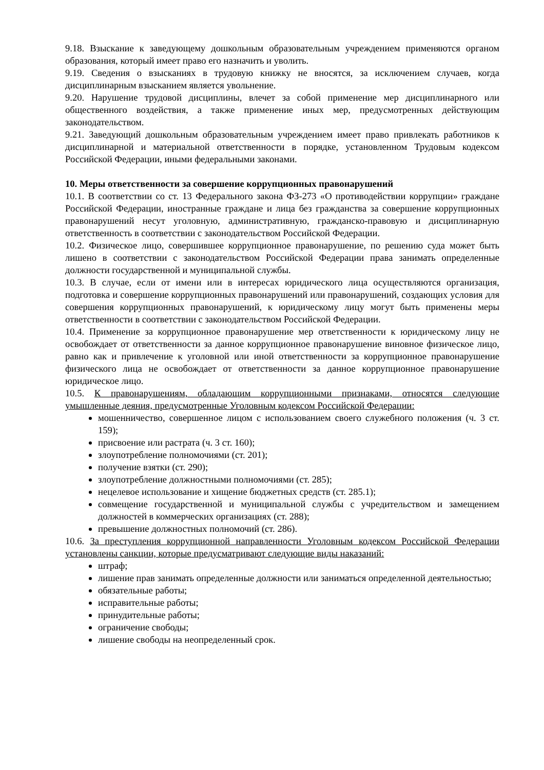9.18. Взыскание к заведующему дошкольным образовательным учреждением применяются органом образования, который имеет право его назначить и уволить.
9.19. Сведения о взысканиях в трудовую книжку не вносятся, за исключением случаев, когда дисциплинарным взысканием является увольнение.
9.20. Нарушение трудовой дисциплины, влечет за собой применение мер дисциплинарного или общественного воздействия, а также применение иных мер, предусмотренных действующим законодательством.
9.21. Заведующий дошкольным образовательным учреждением имеет право привлекать работников к дисциплинарной и материальной ответственности в порядке, установленном Трудовым кодексом Российской Федерации, иными федеральными законами.
10. Меры ответственности за совершение коррупционных правонарушений
10.1. В соответствии со ст. 13 Федерального закона ФЗ-273 «О противодействии коррупции» граждане Российской Федерации, иностранные граждане и лица без гражданства за совершение коррупционных правонарушений несут уголовную, административную, гражданско-правовую и дисциплинарную ответственность в соответствии с законодательством Российской Федерации.
10.2. Физическое лицо, совершившее коррупционное правонарушение, по решению суда может быть лишено в соответствии с законодательством Российской Федерации права занимать определенные должности государственной и муниципальной службы.
10.3. В случае, если от имени или в интересах юридического лица осуществляются организация, подготовка и совершение коррупционных правонарушений или правонарушений, создающих условия для совершения коррупционных правонарушений, к юридическому лицу могут быть применены меры ответственности в соответствии с законодательством Российской Федерации.
10.4. Применение за коррупционное правонарушение мер ответственности к юридическому лицу не освобождает от ответственности за данное коррупционное правонарушение виновное физическое лицо, равно как и привлечение к уголовной или иной ответственности за коррупционное правонарушение физического лица не освобождает от ответственности за данное коррупционное правонарушение юридическое лицо.
10.5. К правонарушениям, обладающим коррупционными признаками, относятся следующие умышленные деяния, предусмотренные Уголовным кодексом Российской Федерации:
мошенничество, совершенное лицом с использованием своего служебного положения (ч. 3 ст. 159);
присвоение или растрата (ч. 3 ст. 160);
злоупотребление полномочиями (ст. 201);
получение взятки (ст. 290);
злоупотребление должностными полномочиями (ст. 285);
нецелевое использование и хищение бюджетных средств (ст. 285.1);
совмещение государственной и муниципальной службы с учредительством и замещением должностей в коммерческих организациях (ст. 288);
превышение должностных полномочий (ст. 286).
10.6. За преступления коррупционной направленности Уголовным кодексом Российской Федерации установлены санкции, которые предусматривают следующие виды наказаний:
штраф;
лишение прав занимать определенные должности или заниматься определенной деятельностью;
обязательные работы;
исправительные работы;
принудительные работы;
ограничение свободы;
лишение свободы на неопределенный срок.